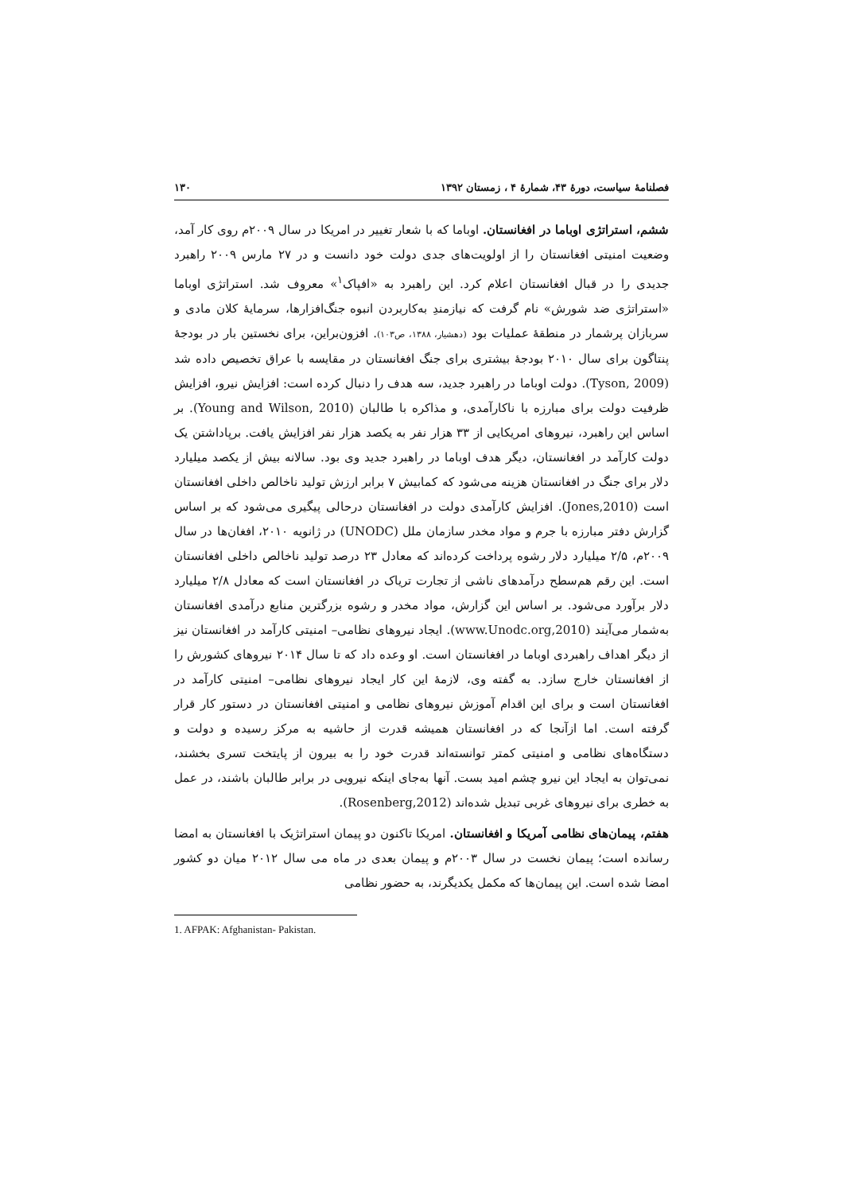فصلنامهٔ سیاست، دورهٔ ۴۳، شمارهٔ ۴ ، زمستان ۱۳۹۲ ۱۳۰
ششم، استراتژی اوباما در افغانستان. اوباما که با شعار تغییر در امریکا در سال ۲۰۰۹م روی کار آمد، وضعیت امنیتی افغانستان را از اولویت‌های جدی دولت خود دانست و در ۲۷ مارس ۲۰۰۹ راهبرد جدیدی را در قبال افغانستان اعلام کرد. این راهبرد به «افپاک<sup>۱</sup>» معروف شد. استراتژی اوباما «استراتژی ضد شورش» نام گرفت که نیازمندِ به‌کاربردن انبوه جنگ‌افزارها، سرمایهٔ کلان مادی و سربازان پرشمار در منطقهٔ عملیات بود (دهشیار، ۱۳۸۸، ص۱۰۳). افزون‌براین، برای نخستین بار در بودجهٔ پنتاگون برای سال ۲۰۱۰ بودجهٔ بیشتری برای جنگ افغانستان در مقایسه با عراق تخصیص داده شد (Tyson, 2009). دولت اوباما در راهبرد جدید، سه هدف را دنبال کرده است: افزایش نیرو، افزایش ظرفیت دولت برای مبارزه با ناکارآمدی، و مذاکره با طالبان (Young and Wilson, 2010). بر اساس این راهبرد، نیروهای امریکایی از ۳۳ هزار نفر به یکصد هزار نفر افزایش یافت. برپاداشتن یک دولت کارآمد در افغانستان، دیگر هدف اوباما در راهبرد جدید وی بود. سالانه بیش از یکصد میلیارد دلار برای جنگ در افغانستان هزینه می‌شود که کمابیش ۷ برابر ارزش تولید ناخالص داخلی افغانستان است (Jones,2010). افزایش کارآمدی دولت در افغانستان درحالی پیگیری می‌شود که بر اساس گزارش دفتر مبارزه با جرم و مواد مخدر سازمان ملل (UNODC) در ژانویه ۲۰۱۰، افغان‌ها در سال ۲۰۰۹م، ۲/۵ میلیارد دلار رشوه پرداخت کرده‌اند که معادل ۲۳ درصد تولید ناخالص داخلی افغانستان است. این رقم هم‌سطح درآمدهای ناشی از تجارت تریاک در افغانستان است که معادل ۲/۸ میلیارد دلار برآورد می‌شود. بر اساس این گزارش، مواد مخدر و رشوه بزرگترین منابع درآمدی افغانستان به‌شمار می‌آیند (www.Unodc.org,2010). ایجاد نیروهای نظامی– امنیتی کارآمد در افغانستان نیز از دیگر اهداف راهبردی اوباما در افغانستان است. او وعده داد که تا سال ۲۰۱۴ نیروهای کشورش را از افغانستان خارج سازد. به گفته وی، لازمهٔ این کار ایجاد نیروهای نظامی– امنیتی کارآمد در افغانستان است و برای این اقدام آموزش نیروهای نظامی و امنیتی افغانستان در دستور کار قرار گرفته است. اما ازآنجا که در افغانستان همیشه قدرت از حاشیه به مرکز رسیده و دولت و دستگاه‌های نظامی و امنیتی کمتر توانسته‌اند قدرت خود را به بیرون از پایتخت تسری بخشند، نمی‌توان به ایجاد این نیرو چشم امید بست. آنها به‌جای اینکه نیرویی در برابر طالبان باشند، در عمل به خطری برای نیروهای غربی تبدیل شده‌اند (Rosenberg,2012).
هفتم، پیمان‌های نظامی آمریکا و افغانستان. امریکا تاکنون دو پیمان استراتژیک با افغانستان به امضا رسانده است؛ پیمان نخست در سال ۲۰۰۳م و پیمان بعدی در ماه می سال ۲۰۱۲ میان دو کشور امضا شده است. این پیمان‌ها که مکمل یکدیگرند، به حضور نظامی
1. AFPAK: Afghanistan- Pakistan.